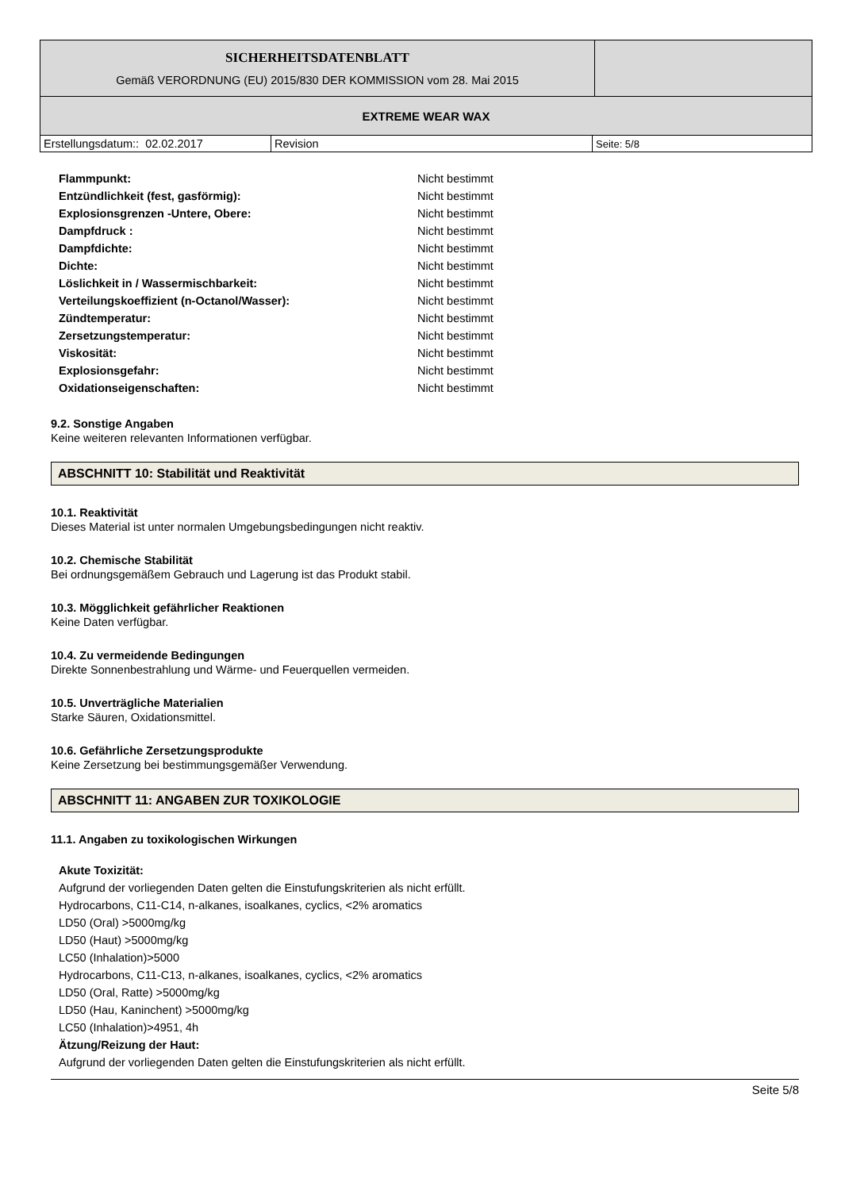| SICHERHEITSDATENBLATT Gemäß VERORDNUNG (EU) 2015/830 DER KOMMISSION vom 28. Mai 2015 | |
| EXTREME WEAR WAX | |
| Erstellungsdatum:: 02.02.2017 | Revision | Seite: 5/8 |
| Flammpunkt: | Nicht bestimmt |
| Entzündlichkeit (fest, gasförmig): | Nicht bestimmt |
| Explosionsgrenzen -Untere, Obere: | Nicht bestimmt |
| Dampfdruck : | Nicht bestimmt |
| Dampfdichte: | Nicht bestimmt |
| Dichte: | Nicht bestimmt |
| Löslichkeit in / Wassermischbarkeit: | Nicht bestimmt |
| Verteilungskoeffizient (n-Octanol/Wasser): | Nicht bestimmt |
| Zündtemperatur: | Nicht bestimmt |
| Zersetzungstemperatur: | Nicht bestimmt |
| Viskosität: | Nicht bestimmt |
| Explosionsgefahr: | Nicht bestimmt |
| Oxidationseigenschaften: | Nicht bestimmt |
9.2. Sonstige Angaben
Keine weiteren relevanten Informationen verfügbar.
ABSCHNITT 10: Stabilität und Reaktivität
10.1. Reaktivität
Dieses Material ist unter normalen Umgebungsbedingungen nicht reaktiv.
10.2. Chemische Stabilität
Bei ordnungsgemäßem Gebrauch und Lagerung ist das Produkt stabil.
10.3. Mögglichkeit gefährlicher Reaktionen
Keine Daten verfügbar.
10.4. Zu vermeidende Bedingungen
Direkte Sonnenbestrahlung und Wärme- und Feuerquellen vermeiden.
10.5. Unverträgliche Materialien
Starke Säuren, Oxidationsmittel.
10.6. Gefährliche Zersetzungsprodukte
Keine Zersetzung bei bestimmungsgemäßer Verwendung.
ABSCHNITT 11: ANGABEN ZUR TOXIKOLOGIE
11.1. Angaben zu toxikologischen Wirkungen
Akute Toxizität:
Aufgrund der vorliegenden Daten gelten die Einstufungskriterien als nicht erfüllt.
Hydrocarbons, C11-C14, n-alkanes, isoalkanes, cyclics, <2% aromatics
LD50 (Oral) >5000mg/kg
LD50 (Haut) >5000mg/kg
LC50 (Inhalation)>5000
Hydrocarbons, C11-C13, n-alkanes, isoalkanes, cyclics, <2% aromatics
LD50 (Oral, Ratte) >5000mg/kg
LD50 (Hau, Kaninchent) >5000mg/kg
LC50 (Inhalation)>4951, 4h
Ätzung/Reizung der Haut:
Aufgrund der vorliegenden Daten gelten die Einstufungskriterien als nicht erfüllt.
Seite 5/8